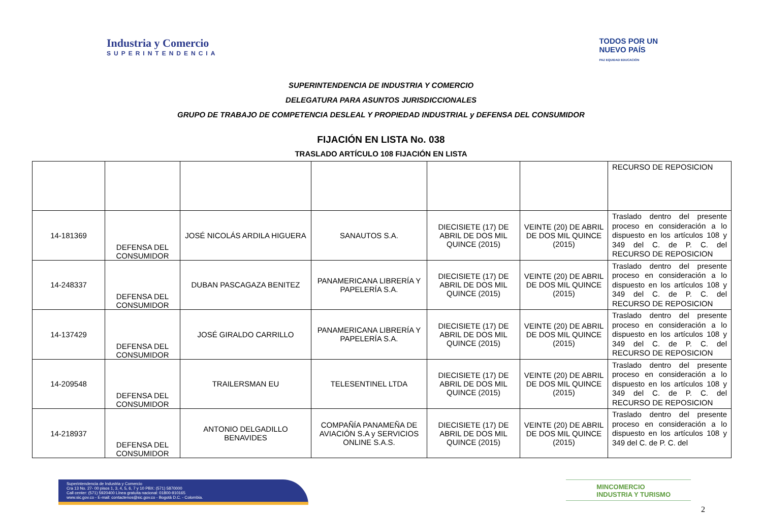Industria y Comercio
SUPERINTENDENCIA
TODOS POR UN
NUEVO PAÍS
PAZ EQUIDAD EDUCACIÓN
SUPERINTENDENCIA DE INDUSTRIA Y COMERCIO
DELEGATURA PARA ASUNTOS JURISDICCIONALES
GRUPO DE TRABAJO DE COMPETENCIA DESLEAL Y PROPIEDAD INDUSTRIAL y DEFENSA DEL CONSUMIDOR
FIJACIÓN EN LISTA No. 038
TRASLADO ARTÍCULO 108 FIJACIÓN EN LISTA
| | | | | | | RECURSO DE REPOSICION |
| 14-181369 | DEFENSA DEL CONSUMIDOR | JOSÉ NICOLÁS ARDILA HIGUERA | SANAUTOS S.A. | DIECISIETE (17) DE ABRIL DE DOS MIL QUINCE (2015) | VEINTE (20) DE ABRIL DE DOS MIL QUINCE (2015) | Traslado dentro del presente proceso en consideración a lo dispuesto en los artículos 108 y 349 del C. de P. C. del RECURSO DE REPOSICION |
| 14-248337 | DEFENSA DEL CONSUMIDOR | DUBAN PASCAGAZA BENITEZ | PANAMERICANA LIBRERÍA Y PAPELERÍA S.A. | DIECISIETE (17) DE ABRIL DE DOS MIL QUINCE (2015) | VEINTE (20) DE ABRIL DE DOS MIL QUINCE (2015) | Traslado dentro del presente proceso en consideración a lo dispuesto en los artículos 108 y 349 del C. de P. C. del RECURSO DE REPOSICION |
| 14-137429 | DEFENSA DEL CONSUMIDOR | JOSÉ GIRALDO CARRILLO | PANAMERICANA LIBRERÍA Y PAPELERÍA S.A. | DIECISIETE (17) DE ABRIL DE DOS MIL QUINCE (2015) | VEINTE (20) DE ABRIL DE DOS MIL QUINCE (2015) | Traslado dentro del presente proceso en consideración a lo dispuesto en los artículos 108 y 349 del C. de P. C. del RECURSO DE REPOSICION |
| 14-209548 | DEFENSA DEL CONSUMIDOR | TRAILERSMAN EU | TELESENTINEL LTDA | DIECISIETE (17) DE ABRIL DE DOS MIL QUINCE (2015) | VEINTE (20) DE ABRIL DE DOS MIL QUINCE (2015) | Traslado dentro del presente proceso en consideración a lo dispuesto en los artículos 108 y 349 del C. de P. C. del RECURSO DE REPOSICION |
| 14-218937 | DEFENSA DEL CONSUMIDOR | ANTONIO DELGADILLO BENAVIDES | COMPAÑÍA PANAMEÑA DE AVIACIÓN S.A y SERVICIOS ONLINE S.A.S. | DIECISIETE (17) DE ABRIL DE DOS MIL QUINCE (2015) | VEINTE (20) DE ABRIL DE DOS MIL QUINCE (2015) | Traslado dentro del presente proceso en consideración a lo dispuesto en los artículos 108 y 349 del C. de P. C. del |
Superintendencia de Industria y Comercio
Cra 13 No. 27- 00 pisos 1, 3, 4, 5, 6, 7 y 10 PBX: (571) 5870000
Call center: (571) 5920400 Línea gratuita nacional: 01800-910165
www.sic.gov.co - E-mail: contactenos@sic.gov.co - Bogotá D.C. - Colombia.
MINCOMERCIO
INDUSTRIA Y TURISMO
2